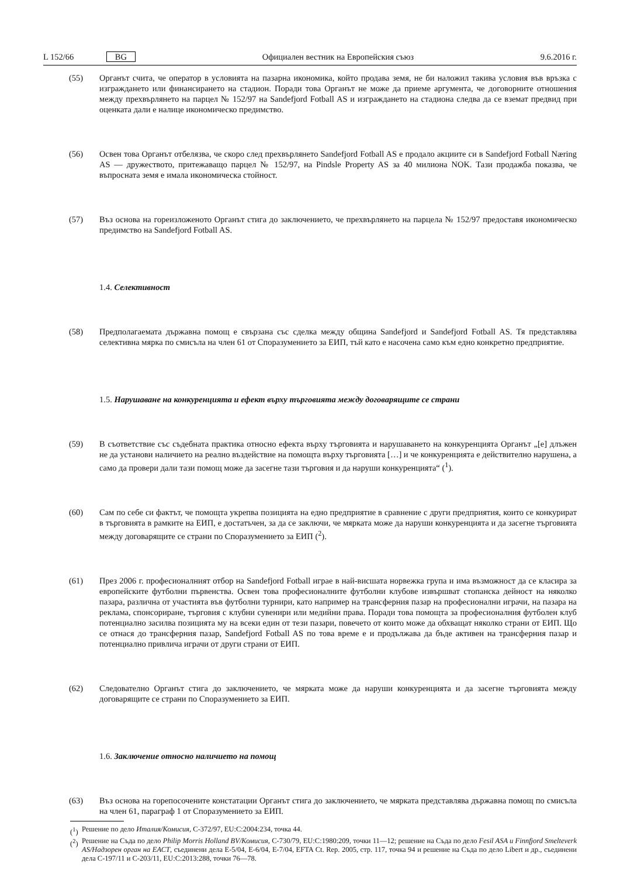L 152/66 BG Официален вестник на Европейския съюз 9.6.2016 г.
(55) Органът счита, че оператор в условията на пазарна икономика, който продава земя, не би наложил такива условия във връзка с изграждането или финансирането на стадион. Поради това Органът не може да приеме аргумента, че договорните отношения между прехвърлянето на парцел № 152/97 на Sandefjord Fotball AS и изграждането на стадиона следва да се вземат предвид при оценката дали е налице икономическо предимство.
(56) Освен това Органът отбелязва, че скоро след прехвърлянето Sandefjord Fotball AS е продало акциите си в Sandefjord Fotball Næring AS — дружеството, притежаващо парцел № 152/97, на Pindsle Property AS за 40 милиона NOK. Тази продажба показва, че въпросната земя е имала икономическа стойност.
(57) Въз основа на гореизложеното Органът стига до заключението, че прехвърлянето на парцела № 152/97 предоставя икономическо предимство на Sandefjord Fotball AS.
1.4. Селективност
(58) Предполагаемата държавна помощ е свързана със сделка между община Sandefjord и Sandefjord Fotball AS. Тя представлява селективна мярка по смисъла на член 61 от Споразумението за ЕИП, тъй като е насочена само към едно конкретно предприятие.
1.5. Нарушаване на конкуренцията и ефект върху търговията между договарящите се страни
(59) В съответствие със съдебната практика относно ефекта върху търговията и нарушаването на конкуренцията Органът „[е] длъжен не да установи наличието на реално въздействие на помощта върху търговията […] и че конкуренцията е действително нарушена, а само да провери дали тази помощ може да засегне тази търговия и да наруши конкуренцията“ (<sup>1</sup>).
(60) Сам по себе си фактът, че помощта укрепва позицията на едно предприятие в сравнение с други предприятия, които се конкурират в търговията в рамките на ЕИП, е достатъчен, за да се заключи, че мярката може да наруши конкуренцията и да засегне търговията между договарящите се страни по Споразумението за ЕИП (<sup>2</sup>).
(61) През 2006 г. професионалният отбор на Sandefjord Fotball играе в най-висшата норвежка група и има възможност да се класира за европейските футболни първенства. Освен това професионалните футболни клубове извършват стопанска дейност на няколко пазара, различна от участията във футболни турнири, като например на трансферния пазар на професионални играчи, на пазара на реклама, спонсориране, търговия с клубни сувенири или медийни права. Поради това помощта за професионалния футболен клуб потенциално засилва позицията му на всеки един от тези пазари, повечето от които може да обхващат няколко страни от ЕИП. Що се отнася до трансферния пазар, Sandefjord Fotball AS по това време е и продължава да бъде активен на трансферния пазар и потенциално привлича играчи от други страни от ЕИП.
(62) Следователно Органът стига до заключението, че мярката може да наруши конкуренцията и да засегне търговията между договарящите се страни по Споразумението за ЕИП.
1.6. Заключение относно наличието на помощ
(63) Въз основа на горепосочените констатации Органът стига до заключението, че мярката представлява държавна помощ по смисъла на член 61, параграф 1 от Споразумението за ЕИП.
(<sup>1</sup>)
Решение по дело Италия/Комисия, C-372/97, EU:C:2004:234, точка 44.
(<sup>2</sup>)
Решение на Съда по дело Philip Morris Holland BV/Комисия, C-730/79, EU:C:1980:209, точки 11—12; решение на Съда по дело Fesil ASA и Finnfjord Smelteverk AS/Надзорен орган на ЕАСТ, съединени дела E-5/04, E-6/04, E-7/04, EFTA Ct. Rep. 2005, стр. 117, точка 94 и решение на Съда по дело Libert и др., съединени дела C-197/11 и C-203/11, EU:C:2013:288, точки 76—78.